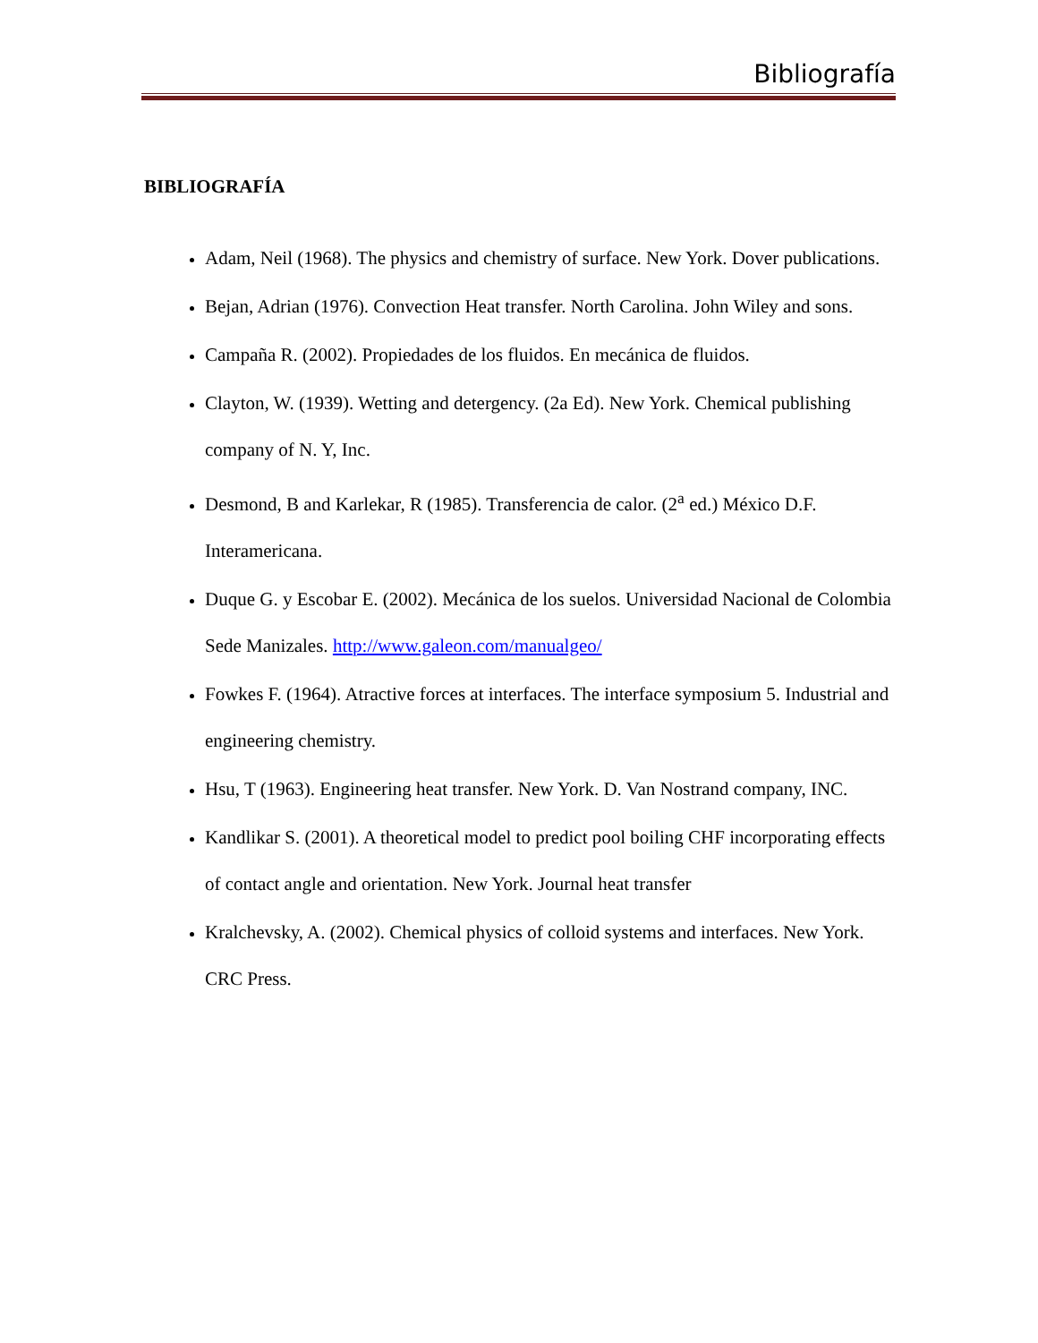Bibliografía
BIBLIOGRAFÍA
Adam, Neil (1968). The physics and chemistry of surface. New York. Dover publications.
Bejan, Adrian (1976). Convection Heat transfer. North Carolina. John Wiley and sons.
Campaña R. (2002). Propiedades de los fluidos. En mecánica de fluidos.
Clayton, W. (1939). Wetting and detergency. (2a Ed). New York. Chemical publishing company of N. Y, Inc.
Desmond, B and Karlekar, R (1985). Transferencia de calor. (2<sup>a</sup> ed.) México D.F. Interamericana.
Duque G. y Escobar E. (2002). Mecánica de los suelos. Universidad Nacional de Colombia Sede Manizales. http://www.galeon.com/manualgeo/
Fowkes F. (1964). Atractive forces at interfaces. The interface symposium 5. Industrial and engineering chemistry.
Hsu, T (1963). Engineering heat transfer. New York. D. Van Nostrand company, INC.
Kandlikar S. (2001). A theoretical model to predict pool boiling CHF incorporating effects of contact angle and orientation. New York. Journal heat transfer
Kralchevsky, A. (2002). Chemical physics of colloid systems and interfaces. New York. CRC Press.